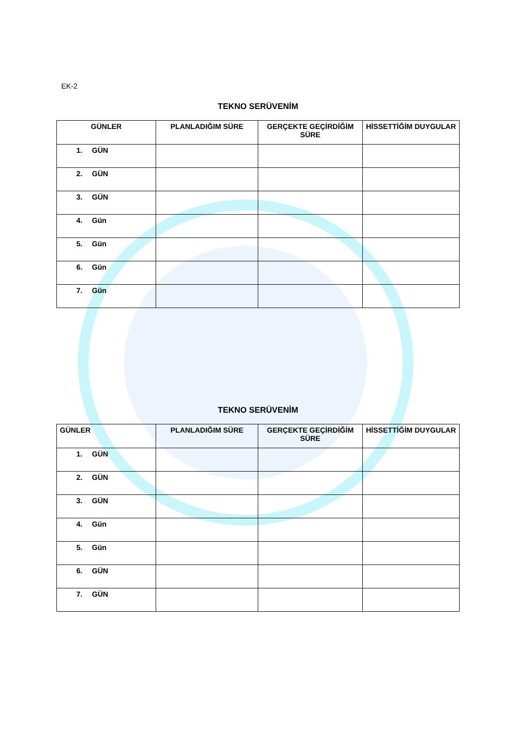EK-2
TEKNO SERÜVENİM
| GÜNLER | PLANLADIĞIM SÜRE | GERÇEKTE GEÇİRDİĞİM SÜRE | HİSSETTİĞİM DUYGULAR |
| --- | --- | --- | --- |
| 1. GÜN | | | |
| 2. GÜN | | | |
| 3. GÜN | | | |
| 4. Gün | | | |
| 5. Gün | | | |
| 6. Gün | | | |
| 7. Gün | | | |
TEKNO SERÜVENİM
| GÜNLER | PLANLADIĞIM SÜRE | GERÇEKTE GEÇİRDİĞİM SÜRE | HİSSETTİĞİM DUYGULAR |
| --- | --- | --- | --- |
| 1. GÜN | | | |
| 2. GÜN | | | |
| 3. GÜN | | | |
| 4. Gün | | | |
| 5. Gün | | | |
| 6. GÜN | | | |
| 7. GÜN | | | |